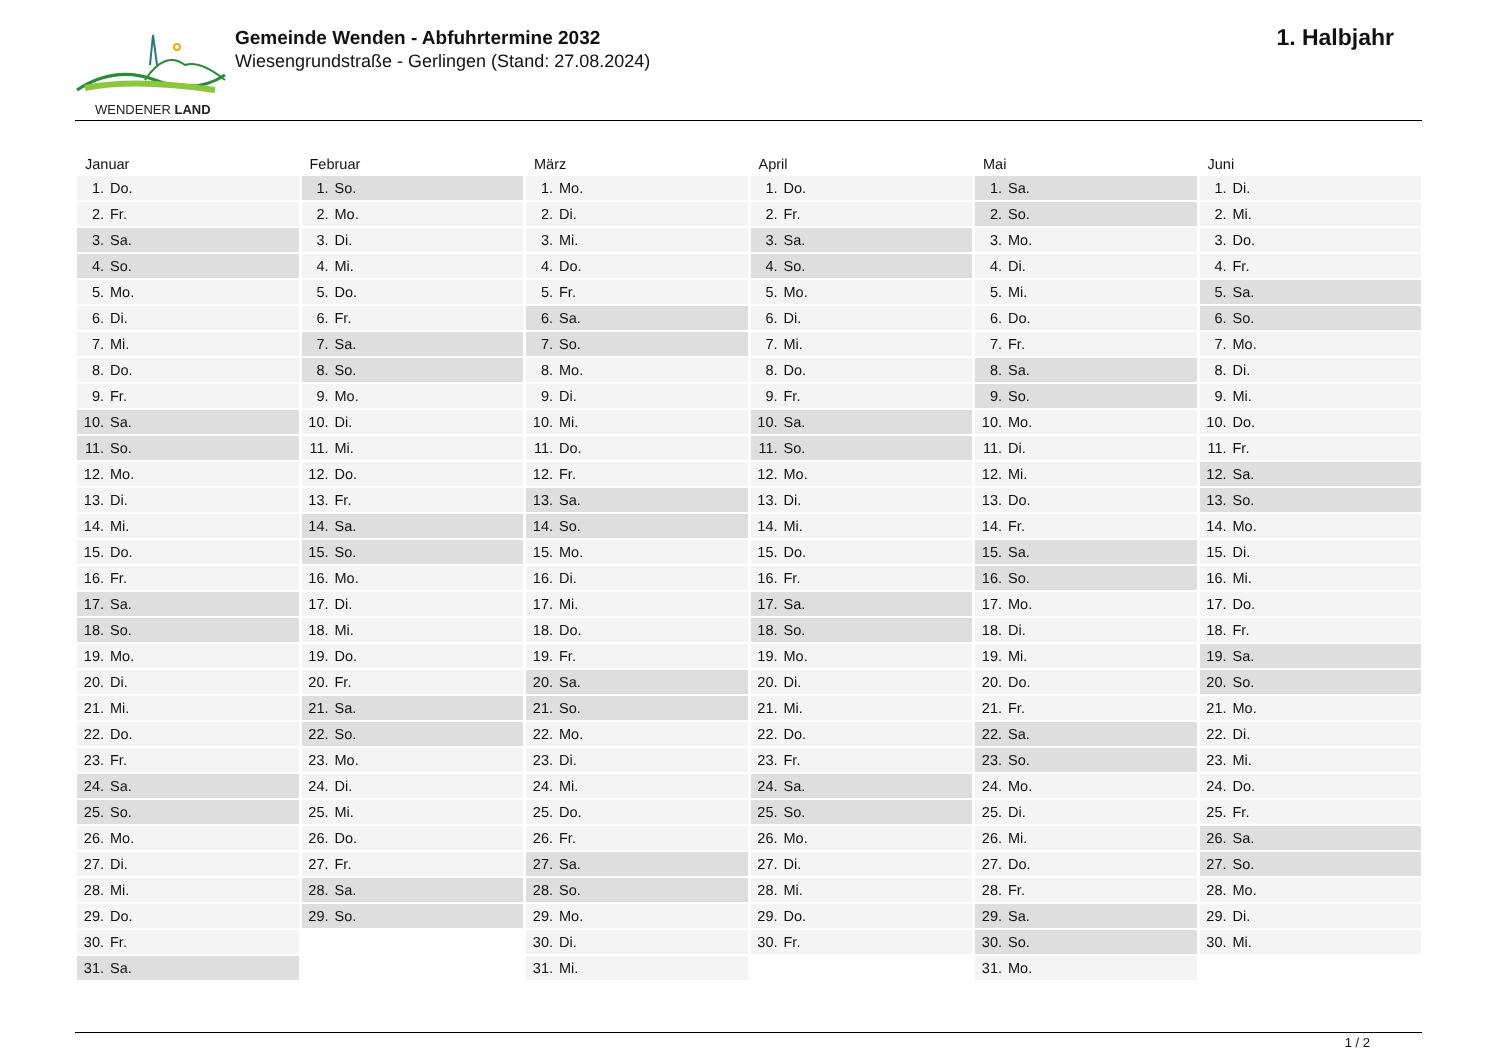WENDENER LAND
Gemeinde Wenden - Abfuhrtermine 2032
Wiesengrundstraße - Gerlingen (Stand: 27.08.2024)
1. Halbjahr
| Januar | Februar | März | April | Mai | Juni |
| --- | --- | --- | --- | --- | --- |
| 1. Do. | 1. So. | 1. Mo. | 1. Do. | 1. Sa. | 1. Di. |
| 2. Fr. | 2. Mo. | 2. Di. | 2. Fr. | 2. So. | 2. Mi. |
| 3. Sa. | 3. Di. | 3. Mi. | 3. Sa. | 3. Mo. | 3. Do. |
| 4. So. | 4. Mi. | 4. Do. | 4. So. | 4. Di. | 4. Fr. |
| 5. Mo. | 5. Do. | 5. Fr. | 5. Mo. | 5. Mi. | 5. Sa. |
| 6. Di. | 6. Fr. | 6. Sa. | 6. Di. | 6. Do. | 6. So. |
| 7. Mi. | 7. Sa. | 7. So. | 7. Mi. | 7. Fr. | 7. Mo. |
| 8. Do. | 8. So. | 8. Mo. | 8. Do. | 8. Sa. | 8. Di. |
| 9. Fr. | 9. Mo. | 9. Di. | 9. Fr. | 9. So. | 9. Mi. |
| 10. Sa. | 10. Di. | 10. Mi. | 10. Sa. | 10. Mo. | 10. Do. |
| 11. So. | 11. Mi. | 11. Do. | 11. So. | 11. Di. | 11. Fr. |
| 12. Mo. | 12. Do. | 12. Fr. | 12. Mo. | 12. Mi. | 12. Sa. |
| 13. Di. | 13. Fr. | 13. Sa. | 13. Di. | 13. Do. | 13. So. |
| 14. Mi. | 14. Sa. | 14. So. | 14. Mi. | 14. Fr. | 14. Mo. |
| 15. Do. | 15. So. | 15. Mo. | 15. Do. | 15. Sa. | 15. Di. |
| 16. Fr. | 16. Mo. | 16. Di. | 16. Fr. | 16. So. | 16. Mi. |
| 17. Sa. | 17. Di. | 17. Mi. | 17. Sa. | 17. Mo. | 17. Do. |
| 18. So. | 18. Mi. | 18. Do. | 18. So. | 18. Di. | 18. Fr. |
| 19. Mo. | 19. Do. | 19. Fr. | 19. Mo. | 19. Mi. | 19. Sa. |
| 20. Di. | 20. Fr. | 20. Sa. | 20. Di. | 20. Do. | 20. So. |
| 21. Mi. | 21. Sa. | 21. So. | 21. Mi. | 21. Fr. | 21. Mo. |
| 22. Do. | 22. So. | 22. Mo. | 22. Do. | 22. Sa. | 22. Di. |
| 23. Fr. | 23. Mo. | 23. Di. | 23. Fr. | 23. So. | 23. Mi. |
| 24. Sa. | 24. Di. | 24. Mi. | 24. Sa. | 24. Mo. | 24. Do. |
| 25. So. | 25. Mi. | 25. Do. | 25. So. | 25. Di. | 25. Fr. |
| 26. Mo. | 26. Do. | 26. Fr. | 26. Mo. | 26. Mi. | 26. Sa. |
| 27. Di. | 27. Fr. | 27. Sa. | 27. Di. | 27. Do. | 27. So. |
| 28. Mi. | 28. Sa. | 28. So. | 28. Mi. | 28. Fr. | 28. Mo. |
| 29. Do. | 29. So. | 29. Mo. | 29. Do. | 29. Sa. | 29. Di. |
| 30. Fr. | | 30. Di. | 30. Fr. | 30. So. | 30. Mi. |
| 31. Sa. | | 31. Mi. | | 31. Mo. | |
1 / 2